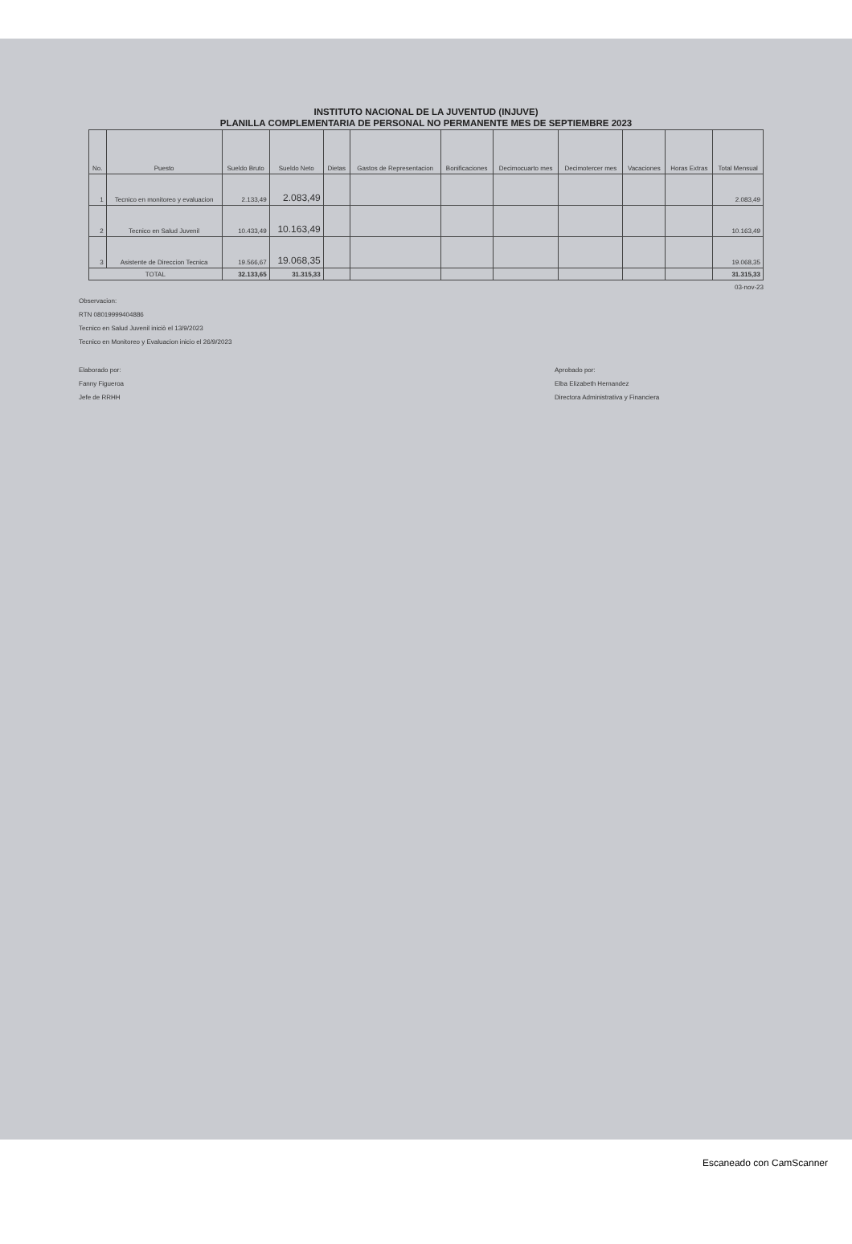INSTITUTO NACIONAL DE LA JUVENTUD (INJUVE)
PLANILLA COMPLEMENTARIA DE PERSONAL NO PERMANENTE MES DE SEPTIEMBRE 2023
| No. | Puesto | Sueldo Bruto | Sueldo Neto | Dietas | Gastos de Representacion | Bonificaciones | Decimocuarto mes | Decimotercer mes | Vacaciones | Horas Extras | Total Mensual |
| --- | --- | --- | --- | --- | --- | --- | --- | --- | --- | --- | --- |
| 1 | Tecnico en monitoreo y evaluacion | 2.133,49 | 2.083,49 | | | | | | | | 2.083,49 |
| 2 | Tecnico en Salud Juvenil | 10.433,49 | 10.163,49 | | | | | | | | 10.163,49 |
| 3 | Asistente de Direccion Tecnica | 19.566,67 | 19.068,35 | | | | | | | | 19.068,35 |
| TOTAL | | 32.133,65 | 31.315,33 | | | | | | | | 31.315,33 |
03-nov-23
Observacion:
RTN 08019999404886
Tecnico en Salud Juvenil iniciò el 13/9/2023
Tecnico en Monitoreo y Evaluacion inicio el 26/9/2023
Elaborado por:
Fanny Figueroa
Jefe de RRHH
Aprobado por:
Elba Elizabeth Hernandez
Directora Administrativa y Financiera
Escaneado con CamScanner